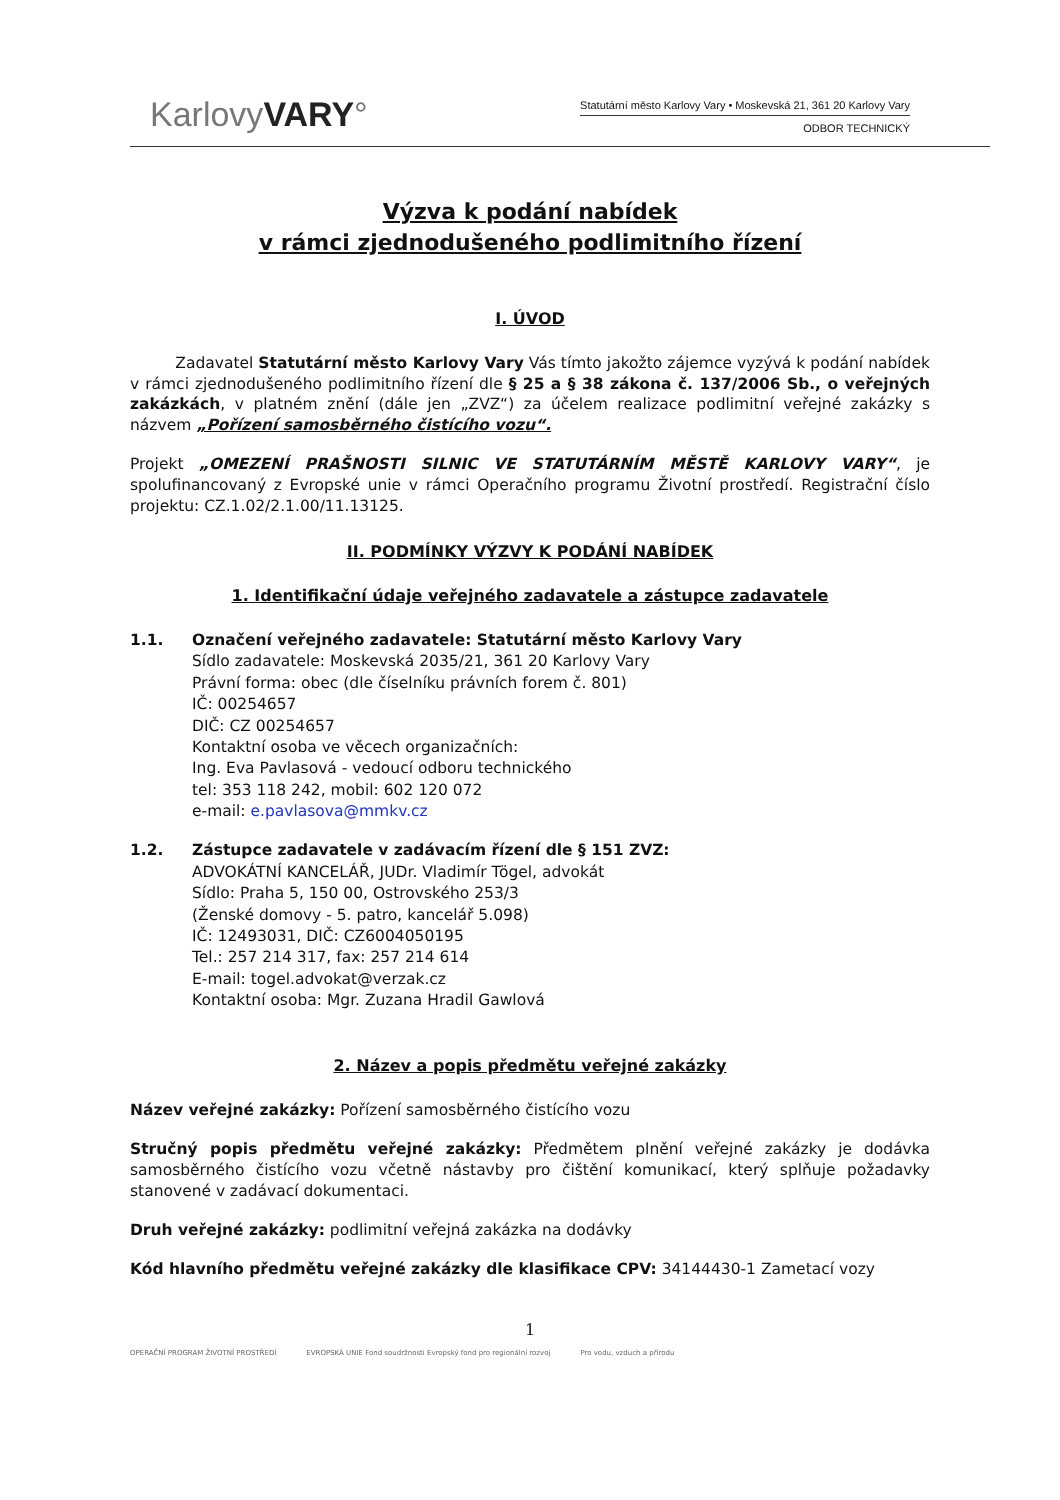KarlovyVARY°
Statutární město Karlovy Vary • Moskevská 21, 361 20 Karlovy Vary
ODBOR TECHNICKÝ
Výzva k podání nabídek
v rámci zjednodušeného podlimitního řízení
I. ÚVOD
Zadavatel Statutární město Karlovy Vary Vás tímto jakožto zájemce vyzývá k podání nabídek v rámci zjednodušeného podlimitního řízení dle § 25 a § 38 zákona č. 137/2006 Sb., o veřejných zakázkách, v platném znění (dále jen „ZVZ“) za účelem realizace podlimitní veřejné zakázky s názvem „Pořízení samosběrného čistícího vozu“.
Projekt „OMEZENÍ PRAŠNOSTI SILNIC VE STATUTÁRNÍM MĚSTĚ KARLOVY VARY“, je spolufinancovaný z Evropské unie v rámci Operačního programu Životní prostředí. Registrační číslo projektu: CZ.1.02/2.1.00/11.13125.
II. PODMÍNKY VÝZVY K PODÁNÍ NABÍDEK
1. Identifikační údaje veřejného zadavatele a zástupce zadavatele
1.1. Označení veřejného zadavatele: Statutární město Karlovy Vary
Sídlo zadavatele: Moskevská 2035/21, 361 20 Karlovy Vary
Právní forma: obec (dle číselníku právních forem č. 801)
IČ: 00254657
DIČ: CZ 00254657
Kontaktní osoba ve věcech organizačních:
Ing. Eva Pavlasová - vedoucí odboru technického
tel: 353 118 242, mobil: 602 120 072
e-mail: e.pavlasova@mmkv.cz
1.2. Zástupce zadavatele v zadávacím řízení dle § 151 ZVZ:
ADVOKÁTNÍ KANCELÁŘ, JUDr. Vladimír Tögel, advokát
Sídlo: Praha 5, 150 00, Ostrovského 253/3
(Ženské domovy - 5. patro, kancelář 5.098)
IČ: 12493031, DIČ: CZ6004050195
Tel.: 257 214 317, fax: 257 214 614
E-mail: togel.advokat@verzak.cz
Kontaktní osoba: Mgr. Zuzana Hradil Gawlová
2. Název a popis předmětu veřejné zakázky
Název veřejné zakázky: Pořízení samosběrného čistícího vozu
Stručný popis předmětu veřejné zakázky: Předmětem plnění veřejné zakázky je dodávka samosběrného čistícího vozu včetně nástavby pro čištění komunikací, který splňuje požadavky stanovené v zadávací dokumentaci.
Druh veřejné zakázky: podlimitní veřejná zakázka na dodávky
Kód hlavního předmětu veřejné zakázky dle klasifikace CPV: 34144430-1 Zametací vozy
1
OPERAČNÍ PROGRAM ŽIVOTNÍ PROSTŘEDÍ EVROPSKÁ UNIE Fond soudržnosti Evropský fond pro regionální rozvoj Pro vodu, vzduch a přírodu